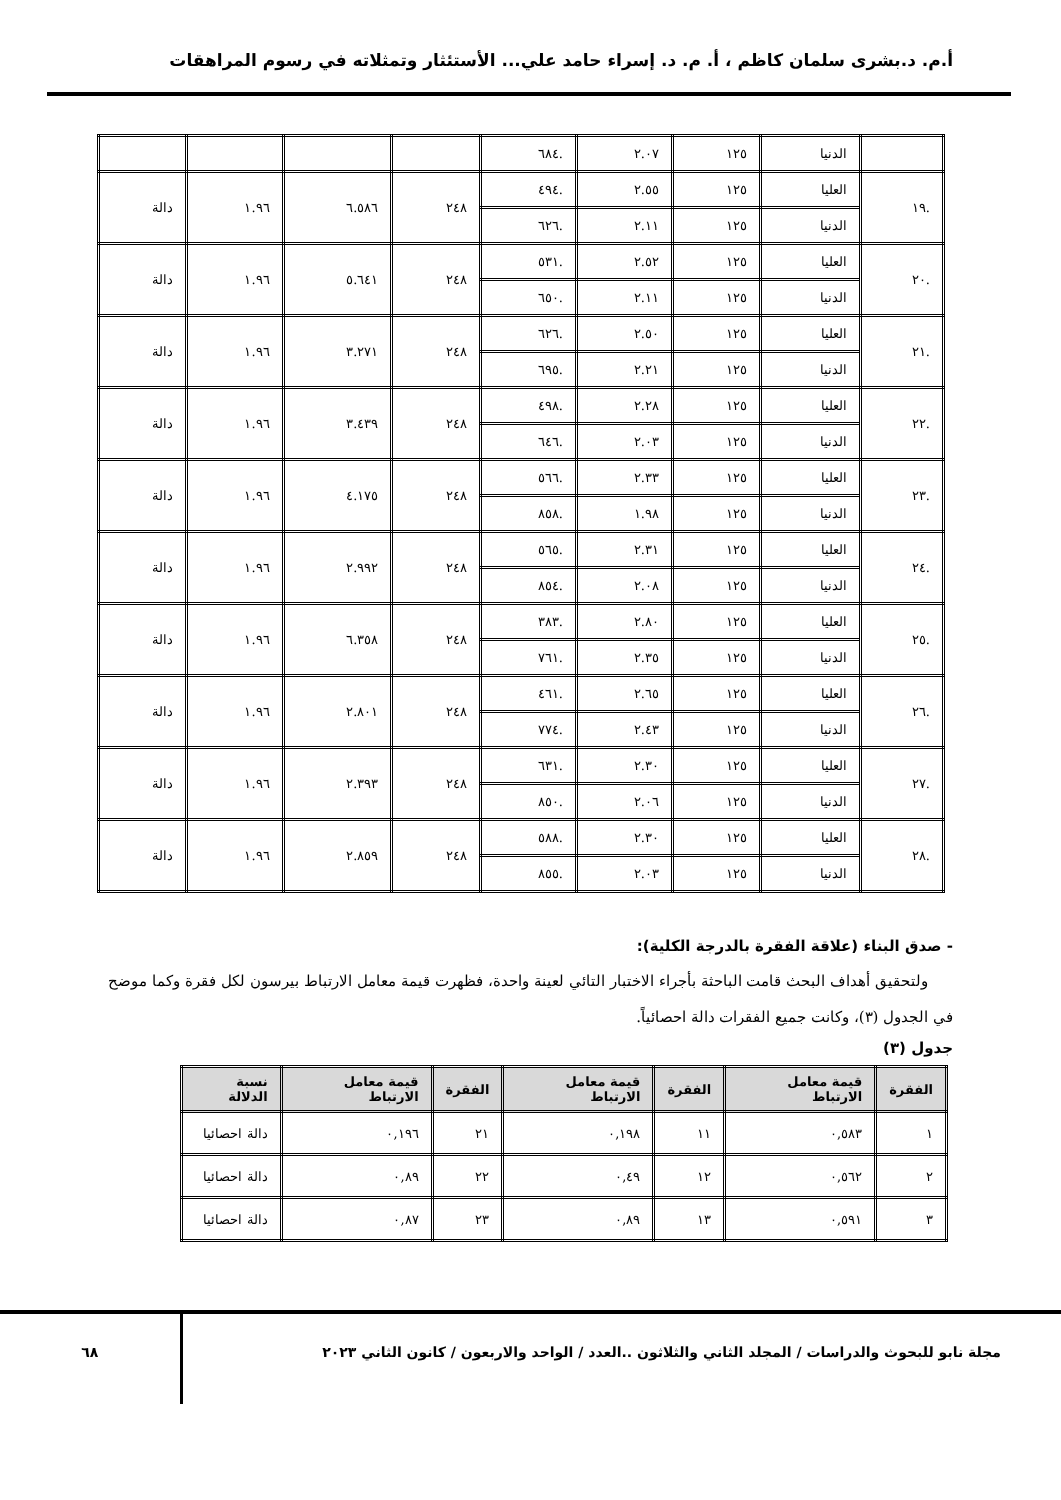أ.م. د.بشرى سلمان كاظم ، أ. م. د. إسراء حامد علي... الأستئثار وتمثلاته في رسوم المراهقات
| | الدنيا | ١٢٥ | ٢.٠٧ | .٦٨٤ | | | | |
| .١٩ | العليا | ١٢٥ | ٢.٥٥ | .٤٩٤ | ٢٤٨ | ٦.٥٨٦ | ١.٩٦ | دالة |
| | الدنيا | ١٢٥ | ٢.١١ | .٦٢٦ | | | | |
| .٢٠ | العليا | ١٢٥ | ٢.٥٢ | .٥٣١ | ٢٤٨ | ٥.٦٤١ | ١.٩٦ | دالة |
| | الدنيا | ١٢٥ | ٢.١١ | .٦٥٠ | | | | |
| .٢١ | العليا | ١٢٥ | ٢.٥٠ | .٦٢٦ | ٢٤٨ | ٣.٢٧١ | ١.٩٦ | دالة |
| | الدنيا | ١٢٥ | ٢.٢١ | .٦٩٥ | | | | |
| .٢٢ | العليا | ١٢٥ | ٢.٢٨ | .٤٩٨ | ٢٤٨ | ٣.٤٣٩ | ١.٩٦ | دالة |
| | الدنيا | ١٢٥ | ٢.٠٣ | .٦٤٦ | | | | |
| .٢٣ | العليا | ١٢٥ | ٢.٣٣ | .٥٦٦ | ٢٤٨ | ٤.١٧٥ | ١.٩٦ | دالة |
| | الدنيا | ١٢٥ | ١.٩٨ | .٨٥٨ | | | | |
| .٢٤ | العليا | ١٢٥ | ٢.٣١ | .٥٦٥ | ٢٤٨ | ٢.٩٩٢ | ١.٩٦ | دالة |
| | الدنيا | ١٢٥ | ٢.٠٨ | .٨٥٤ | | | | |
| .٢٥ | العليا | ١٢٥ | ٢.٨٠ | .٣٨٣ | ٢٤٨ | ٦.٣٥٨ | ١.٩٦ | دالة |
| | الدنيا | ١٢٥ | ٢.٣٥ | .٧٦١ | | | | |
| .٢٦ | العليا | ١٢٥ | ٢.٦٥ | .٤٦١ | ٢٤٨ | ٢.٨٠١ | ١.٩٦ | دالة |
| | الدنيا | ١٢٥ | ٢.٤٣ | .٧٧٤ | | | | |
| .٢٧ | العليا | ١٢٥ | ٢.٣٠ | .٦٣١ | ٢٤٨ | ٢.٣٩٣ | ١.٩٦ | دالة |
| | الدنيا | ١٢٥ | ٢.٠٦ | .٨٥٠ | | | | |
| .٢٨ | العليا | ١٢٥ | ٢.٣٠ | .٥٨٨ | ٢٤٨ | ٢.٨٥٩ | ١.٩٦ | دالة |
| | الدنيا | ١٢٥ | ٢.٠٣ | .٨٥٥ | | | | |
- صدق البناء (علاقة الفقرة بالدرجة الكلية):
ولتحقيق أهداف البحث قامت الباحثة بأجراء الاختبار التائي لعينة واحدة، فظهرت قيمة معامل الارتباط بيرسون لكل فقرة وكما موضح في الجدول (٣)، وكانت جميع الفقرات دالة احصائياً.
جدول (٣)
| الفقرة | قيمة معامل الارتباط | الفقرة | قيمة معامل الارتباط | الفقرة | قيمة معامل الارتباط | نسبة الدلالة |
| --- | --- | --- | --- | --- | --- | --- |
| ١ | ٠,٥٨٣ | ١١ | ٠,١٩٨ | ٢١ | ٠,١٩٦ | دالة احصائيا |
| ٢ | ٠,٥٦٢ | ١٢ | ٠,٤٩ | ٢٢ | ٠,٨٩ | دالة احصائيا |
| ٣ | ٠,٥٩١ | ١٣ | ٠,٨٩ | ٢٣ | ٠,٨٧ | دالة احصائيا |
مجلة نابو للبحوث والدراسات / المجلد الثاني والثلاثون ..العدد / الواحد والاربعون / كانون الثاني ٢٠٢٣ ٦٨